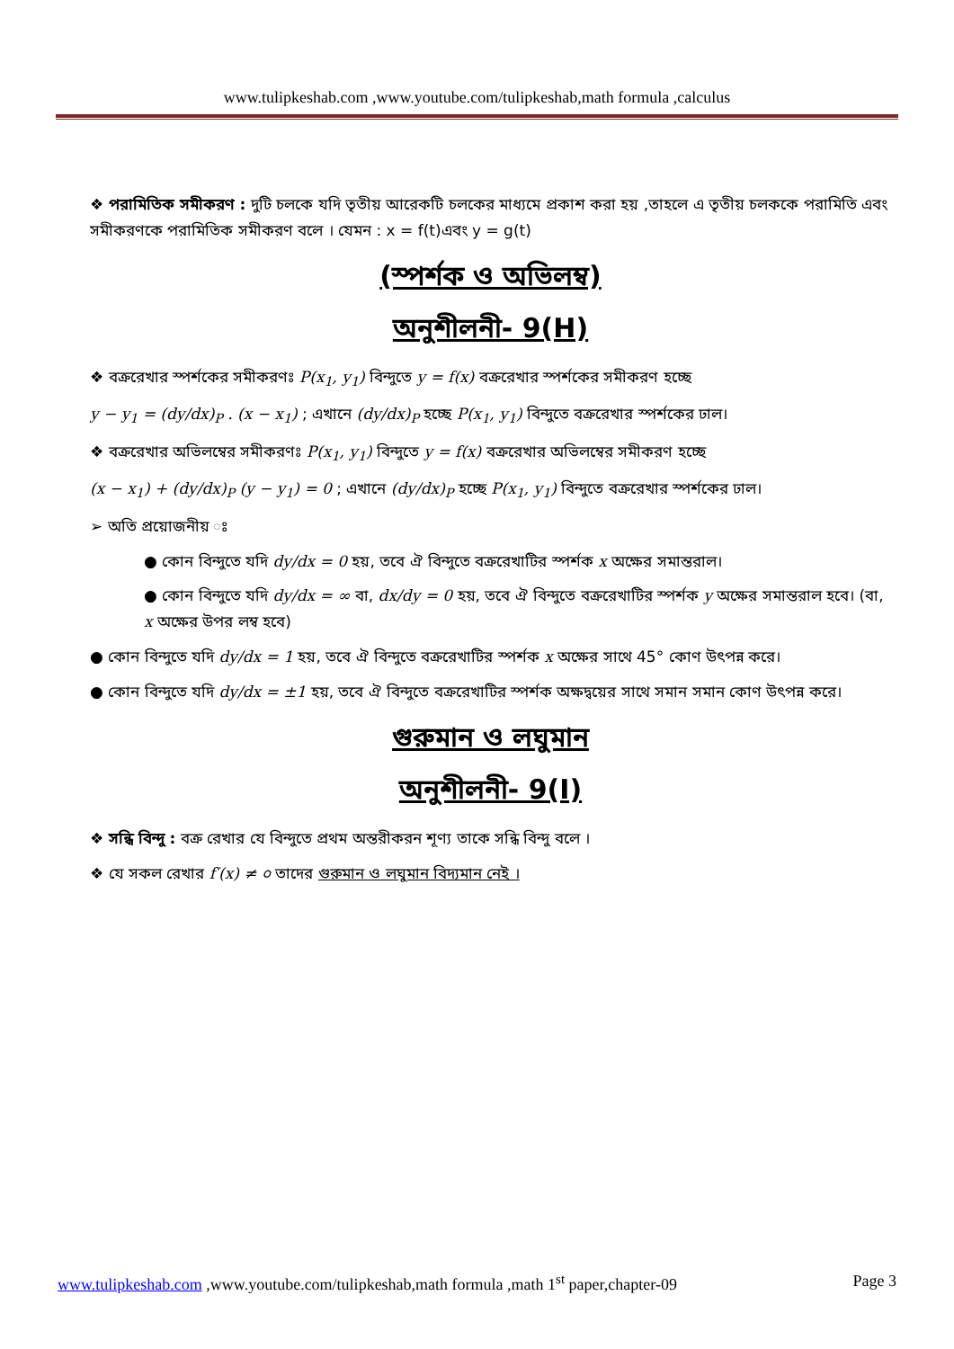www.tulipkeshab.com ,www.youtube.com/tulipkeshab,math formula ,calculus
❖ পরামিতিক সমীকরণ : দুটি চলকে যদি তৃতীয় আরেকটি চলকের মাধ্যমে প্রকাশ করা হয় ,তাহলে এ তৃতীয় চলককে পরামিতি এবং সমীকরণকে পরামিতিক সমীকরণ বলে । যেমন : x = f(t)এবং y = g(t)
(স্পর্শক ও অভিলম্ব)
অনুশীলনী- 9(H)
❖ বক্ররেখার স্পর্শকের সমীকরণঃ P(x<sub>1</sub>, y<sub>1</sub>) বিন্দুতে y = f(x) বক্ররেখার স্পর্শকের সমীকরণ হচ্ছে
y − y<sub>1</sub> = (dy/dx)<sub>P</sub> . (x − x<sub>1</sub>) ; এখানে (dy/dx)<sub>P</sub> হচ্ছে P(x<sub>1</sub>, y<sub>1</sub>) বিন্দুতে বক্ররেখার স্পর্শকের ঢাল।
❖ বক্ররেখার অভিলম্বের সমীকরণঃ P(x<sub>1</sub>, y<sub>1</sub>) বিন্দুতে y = f(x) বক্ররেখার অভিলম্বের সমীকরণ হচ্ছে
(x − x<sub>1</sub>) + (dy/dx)<sub>P</sub> (y − y<sub>1</sub>) = 0 ; এখানে (dy/dx)<sub>P</sub> হচ্ছে P(x<sub>1</sub>, y<sub>1</sub>) বিন্দুতে বক্ররেখার স্পর্শকের ঢাল।
➢ অতি প্রয়োজনীয় ঃ
● কোন বিন্দুতে যদি dy/dx = 0 হয়, তবে ঐ বিন্দুতে বক্ররেখাটির স্পর্শক x অক্ষের সমান্তরাল।
● কোন বিন্দুতে যদি dy/dx = ∞ বা, dx/dy = 0 হয়, তবে ঐ বিন্দুতে বক্ররেখাটির স্পর্শক y অক্ষের সমান্তরাল হবে। (বা, x অক্ষের উপর লম্ব হবে)
● কোন বিন্দুতে যদি dy/dx = 1 হয়, তবে ঐ বিন্দুতে বক্ররেখাটির স্পর্শক x অক্ষের সাথে 45° কোণ উৎপন্ন করে।
● কোন বিন্দুতে যদি dy/dx = ±1 হয়, তবে ঐ বিন্দুতে বক্ররেখাটির স্পর্শক অক্ষদ্বয়ের সাথে সমান সমান কোণ উৎপন্ন করে।
গুরুমান ও লঘুমান
অনুশীলনী- 9(I)
❖ সন্ধি বিন্দু : বক্র রেখার যে বিন্দুতে প্রথম অন্তরীকরন শূণ্য তাকে সন্ধি বিন্দু বলে ।
❖ যে সকল রেখার f′(x) ≠ ০ তাদের গুরুমান ও লঘুমান বিদ্যমান নেই ।
www.tulipkeshab.com ,www.youtube.com/tulipkeshab,math formula ,math 1<sup>st</sup> paper,chapter-09 Page 3